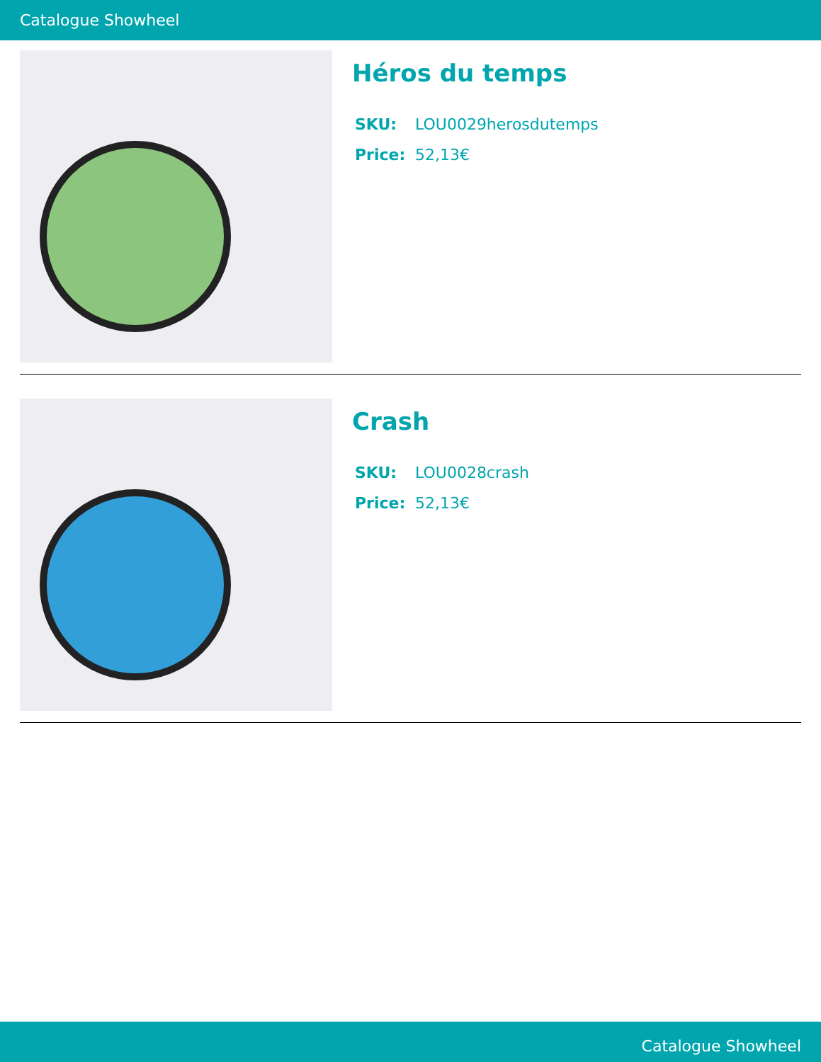Catalogue Showheel
Héros du temps
SKU: LOU0029herosdutemps
Price: 52,13€
Crash
SKU: LOU0028crash
Price: 52,13€
Catalogue Showheel